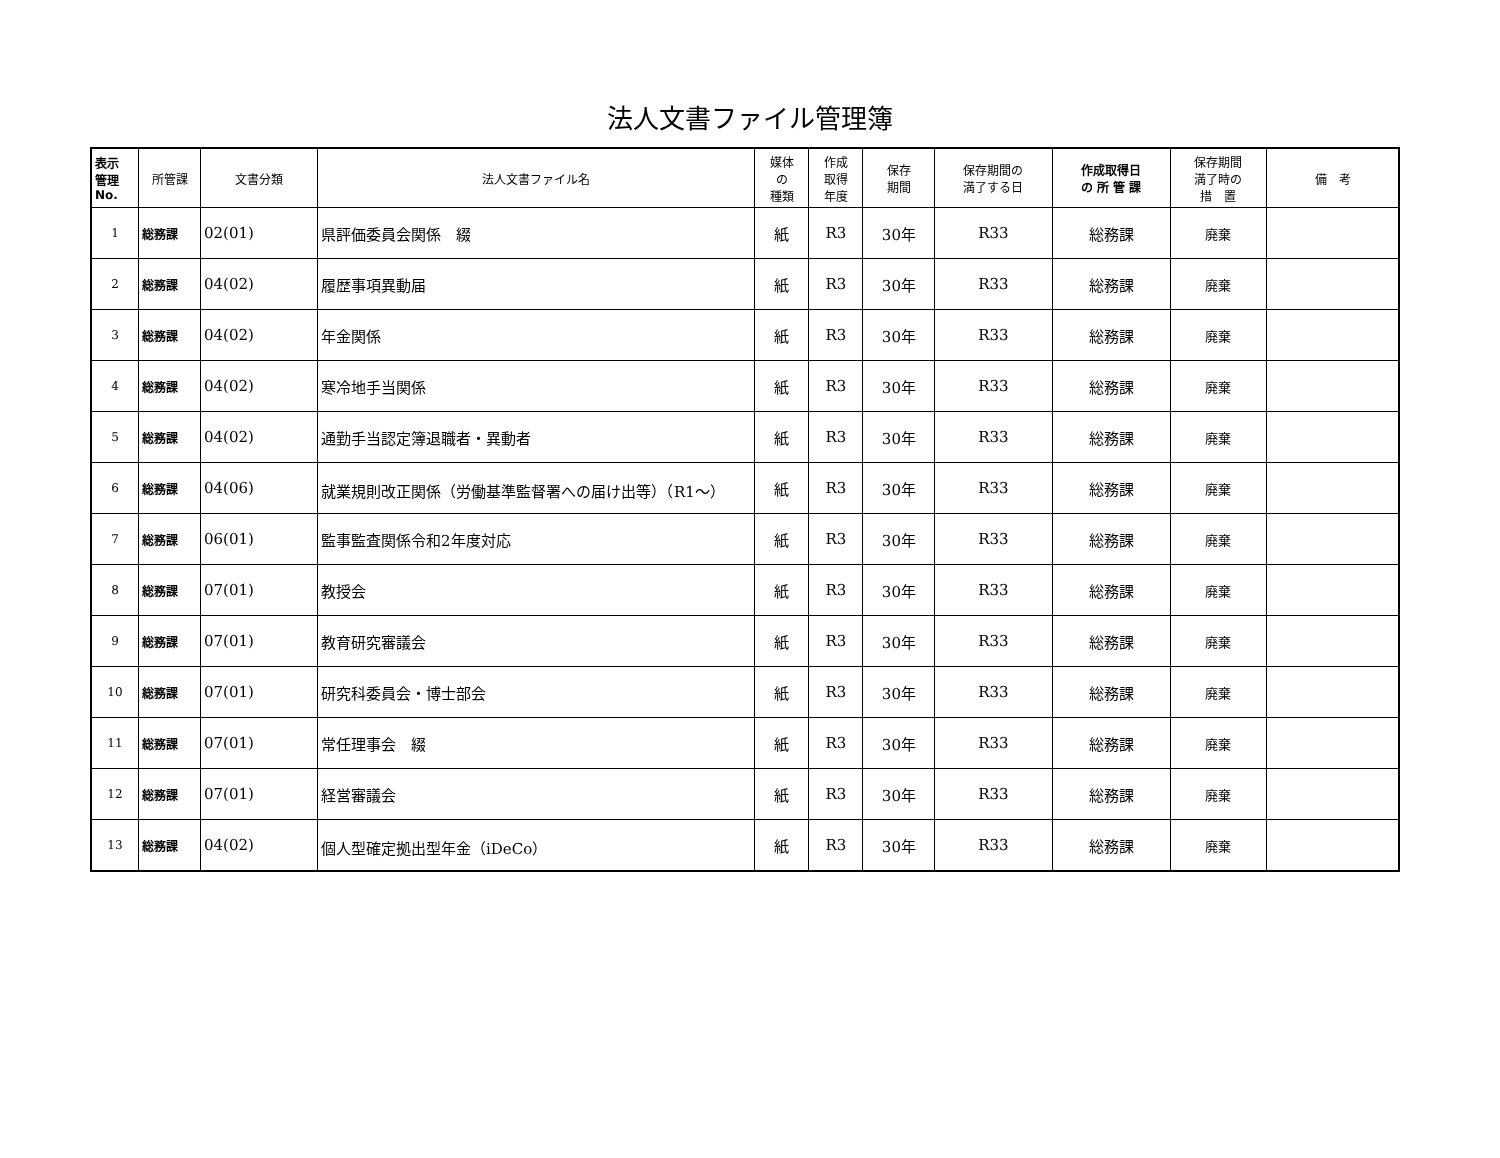法人文書ファイル管理簿
| 表示 管理 No. | 所管課 | 文書分類 | 法人文書ファイル名 | 媒体 の 種類 | 作成 取得 年度 | 保存 期間 | 保存期間の 満了する日 | 作成取得日 の 所 管 課 | 保存期間 満了時の 措 置 | 備 考 |
| --- | --- | --- | --- | --- | --- | --- | --- | --- | --- | --- |
| 1 | 総務課 | 02(01) | 県評価委員会関係 綴 | 紙 | R3 | 30年 | R33 | 総務課 | 廃棄 | |
| 2 | 総務課 | 04(02) | 履歴事項異動届 | 紙 | R3 | 30年 | R33 | 総務課 | 廃棄 | |
| 3 | 総務課 | 04(02) | 年金関係 | 紙 | R3 | 30年 | R33 | 総務課 | 廃棄 | |
| 4 | 総務課 | 04(02) | 寒冷地手当関係 | 紙 | R3 | 30年 | R33 | 総務課 | 廃棄 | |
| 5 | 総務課 | 04(02) | 通勤手当認定簿退職者・異動者 | 紙 | R3 | 30年 | R33 | 総務課 | 廃棄 | |
| 6 | 総務課 | 04(06) | 就業規則改正関係（労働基準監督署への届け出等）（R1～） | 紙 | R3 | 30年 | R33 | 総務課 | 廃棄 | |
| 7 | 総務課 | 06(01) | 監事監査関係令和2年度対応 | 紙 | R3 | 30年 | R33 | 総務課 | 廃棄 | |
| 8 | 総務課 | 07(01) | 教授会 | 紙 | R3 | 30年 | R33 | 総務課 | 廃棄 | |
| 9 | 総務課 | 07(01) | 教育研究審議会 | 紙 | R3 | 30年 | R33 | 総務課 | 廃棄 | |
| 10 | 総務課 | 07(01) | 研究科委員会・博士部会 | 紙 | R3 | 30年 | R33 | 総務課 | 廃棄 | |
| 11 | 総務課 | 07(01) | 常任理事会 綴 | 紙 | R3 | 30年 | R33 | 総務課 | 廃棄 | |
| 12 | 総務課 | 07(01) | 経営審議会 | 紙 | R3 | 30年 | R33 | 総務課 | 廃棄 | |
| 13 | 総務課 | 04(02) | 個人型確定拠出型年金（iDeCo） | 紙 | R3 | 30年 | R33 | 総務課 | 廃棄 | |